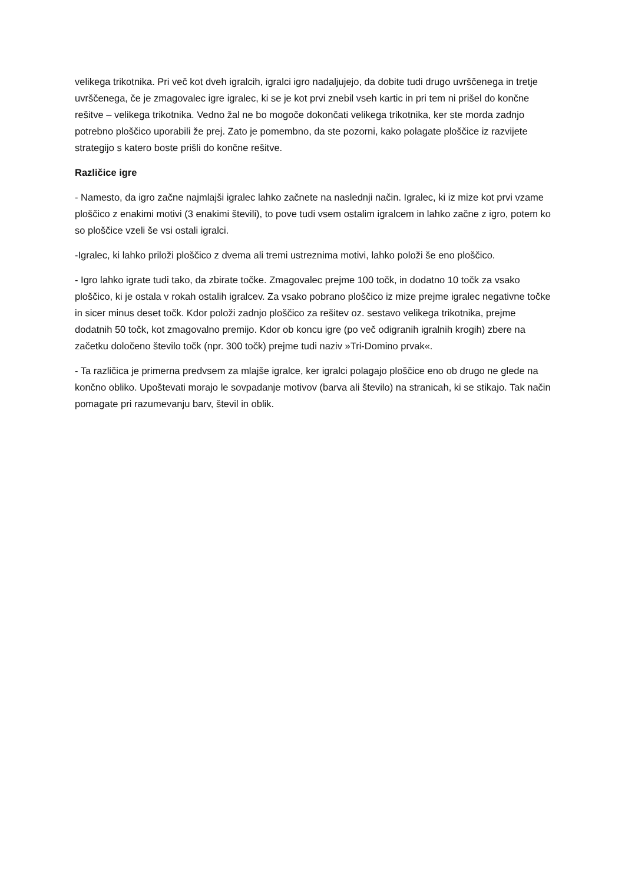velikega trikotnika. Pri več kot dveh igralcih, igralci igro nadaljujejo, da dobite tudi drugo uvrščenega in tretje uvrščenega, če je zmagovalec igre igralec, ki se je kot prvi znebil vseh kartic in pri tem ni prišel do končne rešitve – velikega trikotnika. Vedno žal ne bo mogoče dokončati velikega trikotnika, ker ste morda zadnjo potrebno ploščico uporabili že prej. Zato je pomembno, da ste pozorni, kako polagate ploščice iz razvijete strategijo s katero boste prišli do končne rešitve.
Različice igre
- Namesto, da igro začne najmlajši igralec lahko začnete na naslednji način. Igralec, ki iz mize kot prvi vzame ploščico z enakimi motivi (3 enakimi števili), to pove tudi vsem ostalim igralcem in lahko začne z igro, potem ko so ploščice vzeli še vsi ostali igralci.
-Igralec, ki lahko priloži ploščico z dvema ali tremi ustreznima motivi, lahko položi še eno ploščico.
- Igro lahko igrate tudi tako, da zbirate točke. Zmagovalec prejme 100 točk, in dodatno 10 točk za vsako ploščico, ki je ostala v rokah ostalih igralcev. Za vsako pobrano ploščico iz mize prejme igralec negativne točke in sicer minus deset točk. Kdor položi zadnjo ploščico za rešitev oz. sestavo velikega trikotnika, prejme dodatnih 50 točk, kot zmagovalno premijo. Kdor ob koncu igre (po več odigranih igralnih krogih) zbere na začetku določeno število točk (npr. 300 točk) prejme tudi naziv »Tri-Domino prvak«.
- Ta različica je primerna predvsem za mlajše igralce, ker igralci polagajo ploščice eno ob drugo ne glede na končno obliko. Upoštevati morajo le sovpadanje motivov (barva ali število) na stranicah, ki se stikajo. Tak način pomagate pri razumevanju barv, števil in oblik.